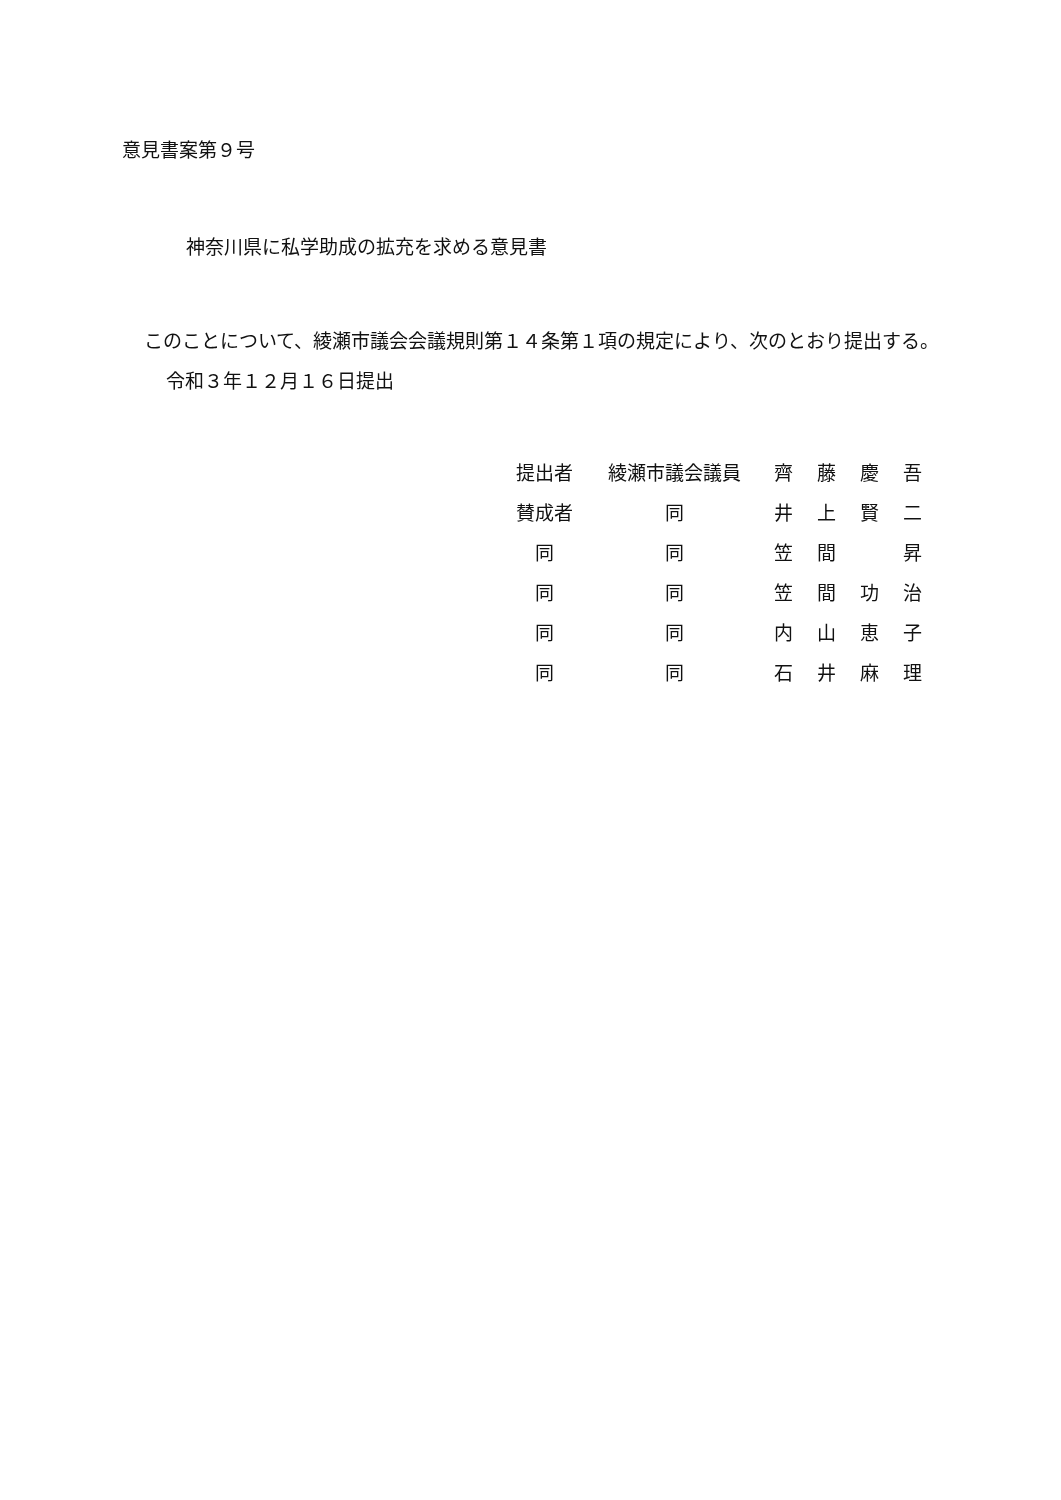意見書案第９号
神奈川県に私学助成の拡充を求める意見書
このことについて、綾瀬市議会会議規則第１４条第１項の規定により、次のとおり提出する。
令和３年１２月１６日提出
| 提出者 | 綾瀬市議会議員 | 齊 | 藤 | 慶 | 吾 |
| 賛成者 | 同 | 井 | 上 | 賢 | 二 |
| 同 | 同 | 笠 | 間 | | 昇 |
| 同 | 同 | 笠 | 間 | 功 | 治 |
| 同 | 同 | 内 | 山 | 恵 | 子 |
| 同 | 同 | 石 | 井 | 麻 | 理 |